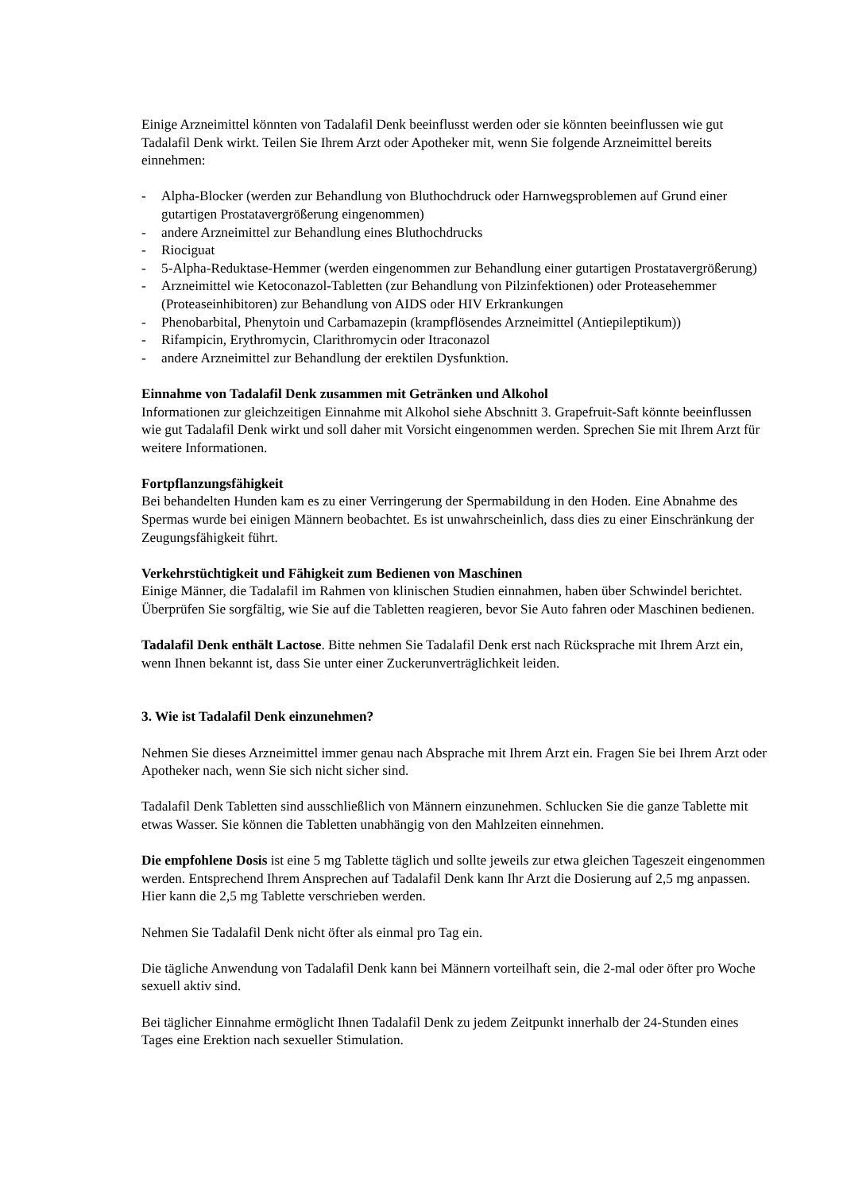Einige Arzneimittel könnten von Tadalafil Denk beeinflusst werden oder sie könnten beeinflussen wie gut Tadalafil Denk wirkt. Teilen Sie Ihrem Arzt oder Apotheker mit, wenn Sie folgende Arzneimittel bereits einnehmen:
- Alpha-Blocker (werden zur Behandlung von Bluthochdruck oder Harnwegsproblemen auf Grund einer gutartigen Prostatavergrößerung eingenommen)
- andere Arzneimittel zur Behandlung eines Bluthochdrucks
- Riociguat
- 5-Alpha-Reduktase-Hemmer (werden eingenommen zur Behandlung einer gutartigen Prostatavergrößerung)
- Arzneimittel wie Ketoconazol-Tabletten (zur Behandlung von Pilzinfektionen) oder Proteasehemmer (Proteaseinhibitoren) zur Behandlung von AIDS oder HIV Erkrankungen
- Phenobarbital, Phenytoin und Carbamazepin (krampflösendes Arzneimittel (Antiepileptikum))
- Rifampicin, Erythromycin, Clarithromycin oder Itraconazol
- andere Arzneimittel zur Behandlung der erektilen Dysfunktion.
Einnahme von Tadalafil Denk zusammen mit Getränken und Alkohol
Informationen zur gleichzeitigen Einnahme mit Alkohol siehe Abschnitt 3. Grapefruit-Saft könnte beeinflussen wie gut Tadalafil Denk wirkt und soll daher mit Vorsicht eingenommen werden. Sprechen Sie mit Ihrem Arzt für weitere Informationen.
Fortpflanzungsfähigkeit
Bei behandelten Hunden kam es zu einer Verringerung der Spermabildung in den Hoden. Eine Abnahme des Spermas wurde bei einigen Männern beobachtet. Es ist unwahrscheinlich, dass dies zu einer Einschränkung der Zeugungsfähigkeit führt.
Verkehrstüchtigkeit und Fähigkeit zum Bedienen von Maschinen
Einige Männer, die Tadalafil im Rahmen von klinischen Studien einnahmen, haben über Schwindel berichtet. Überprüfen Sie sorgfältig, wie Sie auf die Tabletten reagieren, bevor Sie Auto fahren oder Maschinen bedienen.
Tadalafil Denk enthält Lactose. Bitte nehmen Sie Tadalafil Denk erst nach Rücksprache mit Ihrem Arzt ein, wenn Ihnen bekannt ist, dass Sie unter einer Zuckerunverträglichkeit leiden.
3. Wie ist Tadalafil Denk einzunehmen?
Nehmen Sie dieses Arzneimittel immer genau nach Absprache mit Ihrem Arzt ein. Fragen Sie bei Ihrem Arzt oder Apotheker nach, wenn Sie sich nicht sicher sind.
Tadalafil Denk Tabletten sind ausschließlich von Männern einzunehmen. Schlucken Sie die ganze Tablette mit etwas Wasser. Sie können die Tabletten unabhängig von den Mahlzeiten einnehmen.
Die empfohlene Dosis ist eine 5 mg Tablette täglich und sollte jeweils zur etwa gleichen Tageszeit eingenommen werden. Entsprechend Ihrem Ansprechen auf Tadalafil Denk kann Ihr Arzt die Dosierung auf 2,5 mg anpassen. Hier kann die 2,5 mg Tablette verschrieben werden.
Nehmen Sie Tadalafil Denk nicht öfter als einmal pro Tag ein.
Die tägliche Anwendung von Tadalafil Denk kann bei Männern vorteilhaft sein, die 2-mal oder öfter pro Woche sexuell aktiv sind.
Bei täglicher Einnahme ermöglicht Ihnen Tadalafil Denk zu jedem Zeitpunkt innerhalb der 24-Stunden eines Tages eine Erektion nach sexueller Stimulation.